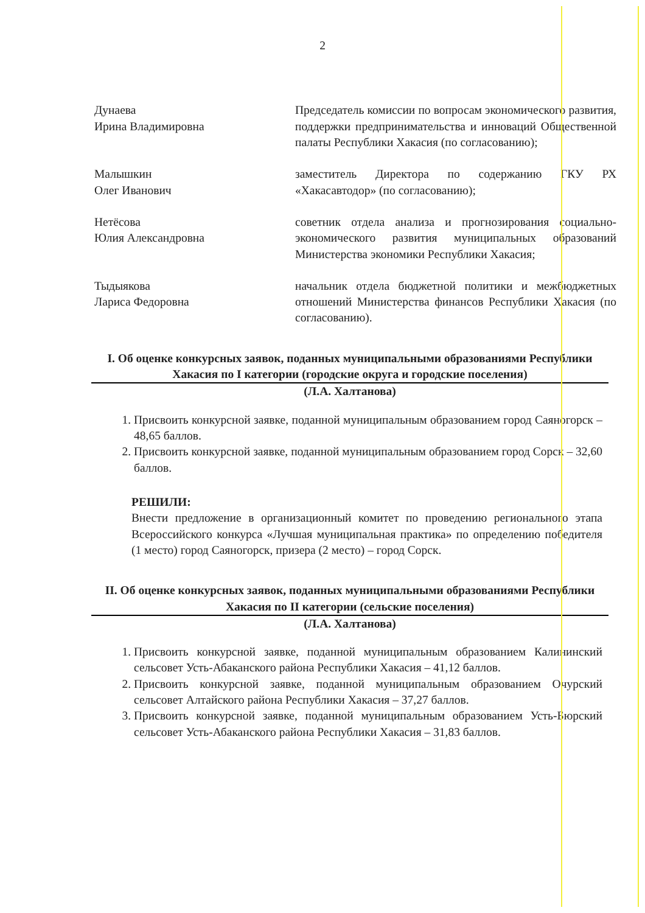2
Дунаева
Ирина Владимировна
Председатель комиссии по вопросам экономического развития, поддержки предпринимательства и инноваций Общественной палаты Республики Хакасия (по согласованию);
Малышкин
Олег Иванович
заместитель Директора по содержанию ГКУ РХ «Хакасавтодор» (по согласованию);
Нетёсова
Юлия Александровна
советник отдела анализа и прогнозирования социально-экономического развития муниципальных образований Министерства экономики Республики Хакасия;
Тыдыякова
Лариса Федоровна
начальник отдела бюджетной политики и межбюджетных отношений Министерства финансов Республики Хакасия (по согласованию).
I. Об оценке конкурсных заявок, поданных муниципальными образованиями Республики Хакасия по I категории (городские округа и городские поселения)
(Л.А. Халтанова)
1. Присвоить конкурсной заявке, поданной муниципальным образованием город Саяногорск – 48,65 баллов.
2. Присвоить конкурсной заявке, поданной муниципальным образованием город Сорск – 32,60 баллов.
РЕШИЛИ:
Внести предложение в организационный комитет по проведению регионального этапа Всероссийского конкурса «Лучшая муниципальная практика» по определению победителя (1 место) город Саяногорск, призера (2 место) – город Сорск.
II. Об оценке конкурсных заявок, поданных муниципальными образованиями Республики Хакасия по II категории (сельские поселения)
(Л.А. Халтанова)
1. Присвоить конкурсной заявке, поданной муниципальным образованием Калининский сельсовет Усть-Абаканского района Республики Хакасия – 41,12 баллов.
2. Присвоить конкурсной заявке, поданной муниципальным образованием Очурский сельсовет Алтайского района Республики Хакасия – 37,27 баллов.
3. Присвоить конкурсной заявке, поданной муниципальным образованием Усть-Бюрский сельсовет Усть-Абаканского района Республики Хакасия – 31,83 баллов.